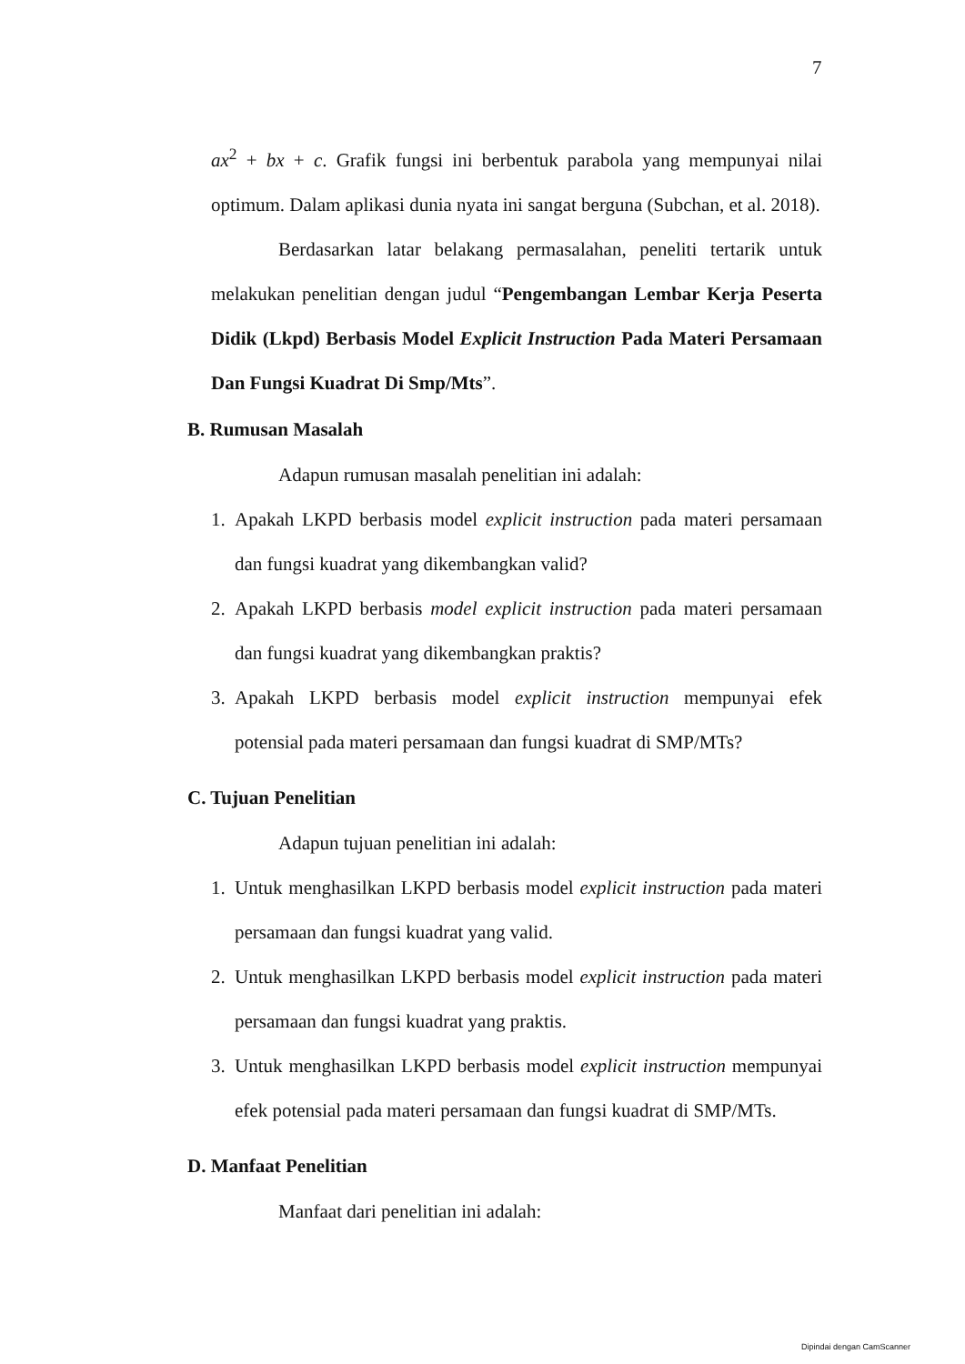7
ax<sup>2</sup> + bx + c. Grafik fungsi ini berbentuk parabola yang mempunyai nilai optimum. Dalam aplikasi dunia nyata ini sangat berguna (Subchan, et al. 2018).
Berdasarkan latar belakang permasalahan, peneliti tertarik untuk melakukan penelitian dengan judul “Pengembangan Lembar Kerja Peserta Didik (Lkpd) Berbasis Model Explicit Instruction Pada Materi Persamaan Dan Fungsi Kuadrat Di Smp/Mts”.
B. Rumusan Masalah
Adapun rumusan masalah penelitian ini adalah:
1. Apakah LKPD berbasis model explicit instruction pada materi persamaan dan fungsi kuadrat yang dikembangkan valid?
2. Apakah LKPD berbasis model explicit instruction pada materi persamaan dan fungsi kuadrat yang dikembangkan praktis?
3. Apakah LKPD berbasis model explicit instruction mempunyai efek potensial pada materi persamaan dan fungsi kuadrat di SMP/MTs?
C. Tujuan Penelitian
Adapun tujuan penelitian ini adalah:
1. Untuk menghasilkan LKPD berbasis model explicit instruction pada materi persamaan dan fungsi kuadrat yang valid.
2. Untuk menghasilkan LKPD berbasis model explicit instruction pada materi persamaan dan fungsi kuadrat yang praktis.
3. Untuk menghasilkan LKPD berbasis model explicit instruction mempunyai efek potensial pada materi persamaan dan fungsi kuadrat di SMP/MTs.
D. Manfaat Penelitian
Manfaat dari penelitian ini adalah:
Dipindai dengan CamScanner